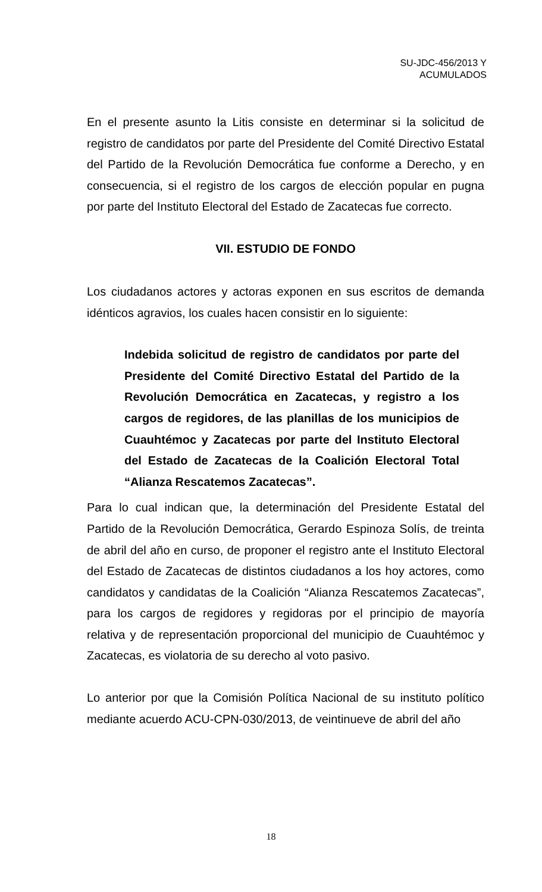SU-JDC-456/2013 Y
ACUMULADOS
En el presente asunto la Litis consiste en determinar si la solicitud de registro de candidatos por parte del Presidente del Comité Directivo Estatal del Partido de la Revolución Democrática fue conforme a Derecho, y en consecuencia, si el registro de los cargos de elección popular en pugna por parte del Instituto Electoral del Estado de Zacatecas fue correcto.
VII. ESTUDIO DE FONDO
Los ciudadanos actores y actoras exponen en sus escritos de demanda idénticos agravios, los cuales hacen consistir en lo siguiente:
Indebida solicitud de registro de candidatos por parte del Presidente del Comité Directivo Estatal del Partido de la Revolución Democrática en Zacatecas, y registro a los cargos de regidores, de las planillas de los municipios de Cuauhtémoc y Zacatecas por parte del Instituto Electoral del Estado de Zacatecas de la Coalición Electoral Total “Alianza Rescatemos Zacatecas”.
Para lo cual indican que, la determinación del Presidente Estatal del Partido de la Revolución Democrática, Gerardo Espinoza Solís, de treinta de abril del año en curso, de proponer el registro ante el Instituto Electoral del Estado de Zacatecas de distintos ciudadanos a los hoy actores, como candidatos y candidatas de la Coalición “Alianza Rescatemos Zacatecas”, para los cargos de regidores y regidoras por el principio de mayoría relativa y de representación proporcional del municipio de Cuauhtémoc y Zacatecas, es violatoria de su derecho al voto pasivo.
Lo anterior por que la Comisión Política Nacional de su instituto político mediante acuerdo ACU-CPN-030/2013, de veintinueve de abril del año
18